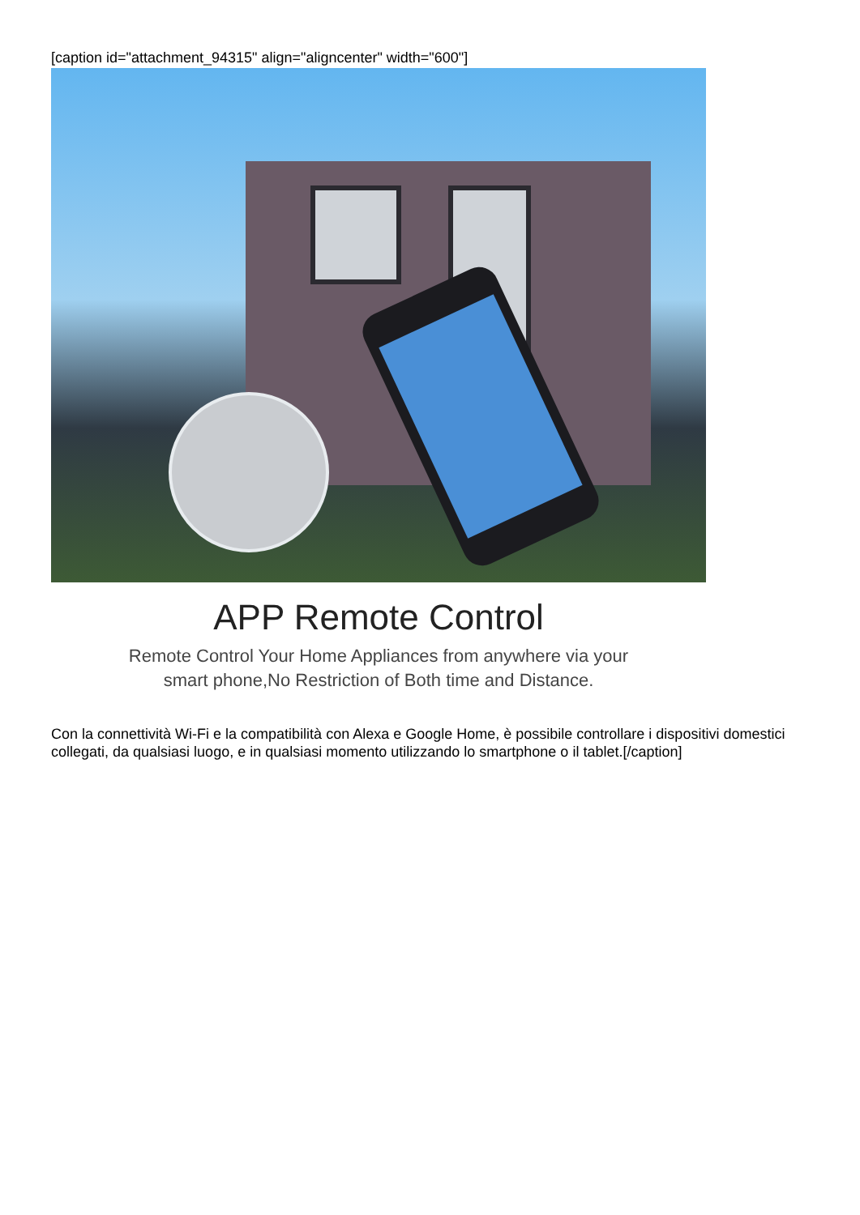[caption id="attachment_94315" align="aligncenter" width="600"]
APP Remote Control
Remote Control Your Home Appliances from anywhere via your
smart phone,No Restriction of Both time and Distance.
Con la connettività Wi-Fi e la compatibilità con Alexa e Google Home, è possibile controllare i dispositivi domestici collegati, da qualsiasi luogo, e in qualsiasi momento utilizzando lo smartphone o il tablet.[/caption]